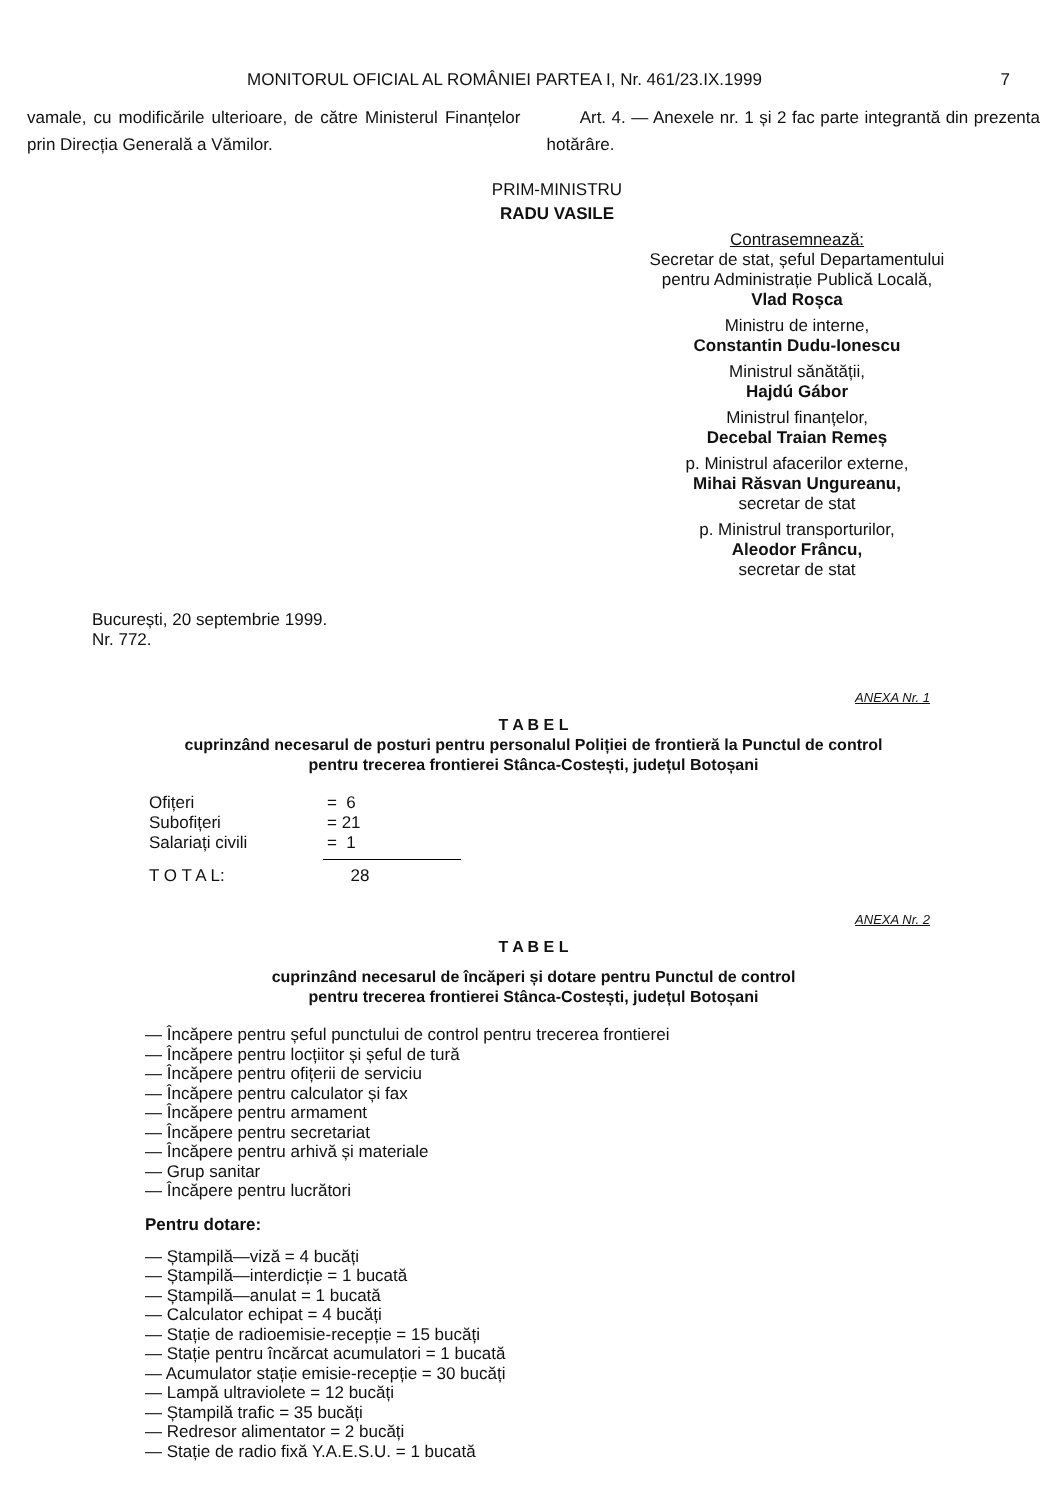MONITORUL OFICIAL AL ROMÂNIEI PARTEA I, Nr. 461/23.IX.1999 7
vamale, cu modificările ulterioare, de către Ministerul Finanțelor prin Direcția Generală a Vămilor.
Art. 4. — Anexele nr. 1 și 2 fac parte integrantă din prezenta hotărâre.
PRIM-MINISTRU
RADU VASILE
Contrasemnează:
Secretar de stat, șeful Departamentului pentru Administrație Publică Locală,
Vlad Roșca
Ministru de interne,
Constantin Dudu-Ionescu
Ministrul sănătății,
Hajdú Gábor
Ministrul finanțelor,
Decebal Traian Remeș
p. Ministrul afacerilor externe,
Mihai Răsvan Ungureanu,
secretar de stat
p. Ministrul transporturilor,
Aleodor Frâncu,
secretar de stat
București, 20 septembrie 1999.
Nr. 772.
ANEXA Nr. 1
T A B E L
cuprinzând necesarul de posturi pentru personalul Poliției de frontieră la Punctul de control
pentru trecerea frontierei Stânca-Costești, județul Botoșani
| Ofițeri | = 6 |
| Subofițeri | = 21 |
| Salariați civili | = 1 |
| T O T A L: | 28 |
ANEXA Nr. 2
T A B E L
cuprinzând necesarul de încăperi și dotare pentru Punctul de control
pentru trecerea frontierei Stânca-Costești, județul Botoșani
— Încăpere pentru șeful punctului de control pentru trecerea frontierei
— Încăpere pentru locțiitor și șeful de tură
— Încăpere pentru ofițerii de serviciu
— Încăpere pentru calculator și fax
— Încăpere pentru armament
— Încăpere pentru secretariat
— Încăpere pentru arhivă și materiale
— Grup sanitar
— Încăpere pentru lucrători
Pentru dotare:
— Ștampilă—viză = 4 bucăți
— Ștampilă—interdicție = 1 bucată
— Ștampilă—anulat = 1 bucată
— Calculator echipat = 4 bucăți
— Stație de radioemisie-recepție = 15 bucăți
— Stație pentru încărcat acumulatori = 1 bucată
— Acumulator stație emisie-recepție = 30 bucăți
— Lampă ultraviolete = 12 bucăți
— Ștampilă trafic = 35 bucăți
— Redresor alimentator = 2 bucăți
— Stație de radio fixă Y.A.E.S.U. = 1 bucată